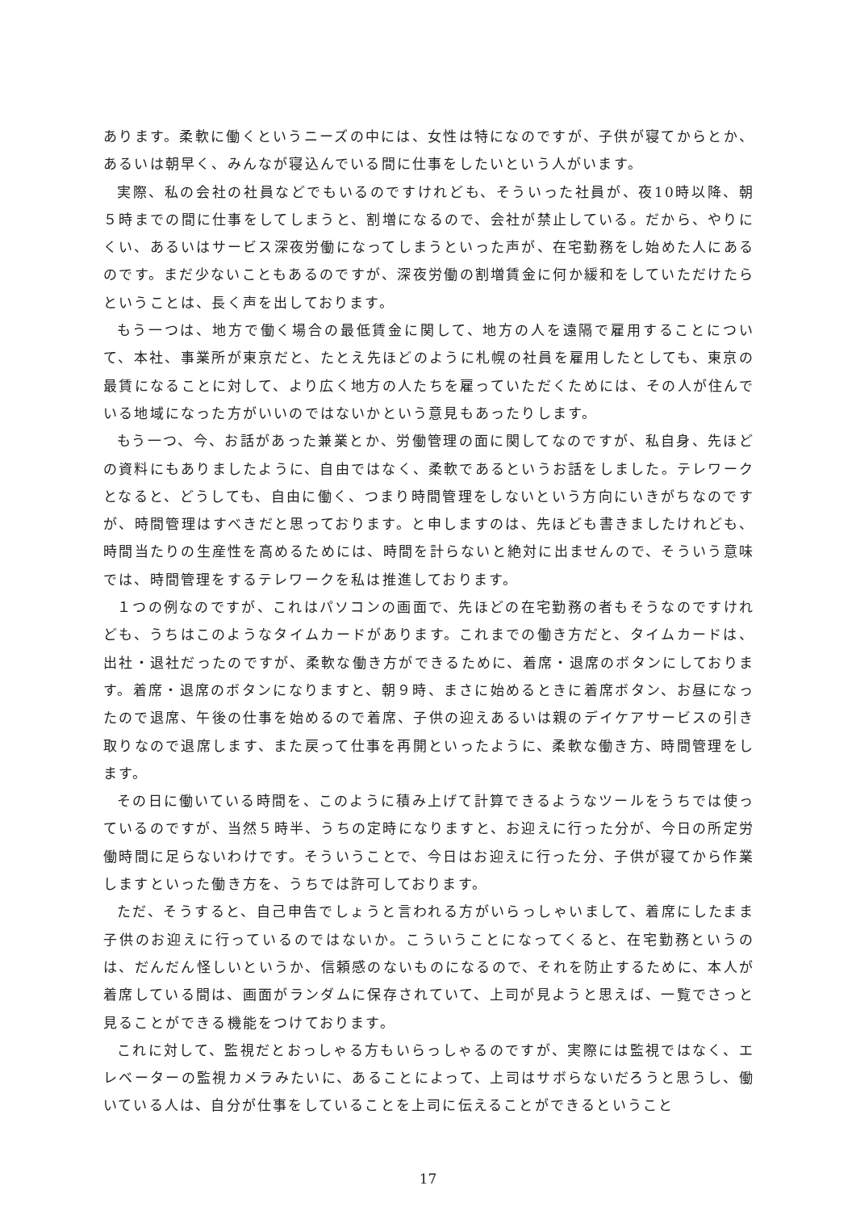あります。柔軟に働くというニーズの中には、女性は特になのですが、子供が寝てからとか、あるいは朝早く、みんなが寝込んでいる間に仕事をしたいという人がいます。
実際、私の会社の社員などでもいるのですけれども、そういった社員が、夜10時以降、朝５時までの間に仕事をしてしまうと、割増になるので、会社が禁止している。だから、やりにくい、あるいはサービス深夜労働になってしまうといった声が、在宅勤務をし始めた人にあるのです。まだ少ないこともあるのですが、深夜労働の割増賃金に何か緩和をしていただけたらということは、長く声を出しております。
もう一つは、地方で働く場合の最低賃金に関して、地方の人を遠隔で雇用することについて、本社、事業所が東京だと、たとえ先ほどのように札幌の社員を雇用したとしても、東京の最賃になることに対して、より広く地方の人たちを雇っていただくためには、その人が住んでいる地域になった方がいいのではないかという意見もあったりします。
もう一つ、今、お話があった兼業とか、労働管理の面に関してなのですが、私自身、先ほどの資料にもありましたように、自由ではなく、柔軟であるというお話をしました。テレワークとなると、どうしても、自由に働く、つまり時間管理をしないという方向にいきがちなのですが、時間管理はすべきだと思っております。と申しますのは、先ほども書きましたけれども、時間当たりの生産性を高めるためには、時間を計らないと絶対に出ませんので、そういう意味では、時間管理をするテレワークを私は推進しております。
１つの例なのですが、これはパソコンの画面で、先ほどの在宅勤務の者もそうなのですけれども、うちはこのようなタイムカードがあります。これまでの働き方だと、タイムカードは、出社・退社だったのですが、柔軟な働き方ができるために、着席・退席のボタンにしております。着席・退席のボタンになりますと、朝９時、まさに始めるときに着席ボタン、お昼になったので退席、午後の仕事を始めるので着席、子供の迎えあるいは親のデイケアサービスの引き取りなので退席します、また戻って仕事を再開といったように、柔軟な働き方、時間管理をします。
その日に働いている時間を、このように積み上げて計算できるようなツールをうちでは使っているのですが、当然５時半、うちの定時になりますと、お迎えに行った分が、今日の所定労働時間に足らないわけです。そういうことで、今日はお迎えに行った分、子供が寝てから作業しますといった働き方を、うちでは許可しております。
ただ、そうすると、自己申告でしょうと言われる方がいらっしゃいまして、着席にしたまま子供のお迎えに行っているのではないか。こういうことになってくると、在宅勤務というのは、だんだん怪しいというか、信頼感のないものになるので、それを防止するために、本人が着席している間は、画面がランダムに保存されていて、上司が見ようと思えば、一覧でさっと見ることができる機能をつけております。
これに対して、監視だとおっしゃる方もいらっしゃるのですが、実際には監視ではなく、エレベーターの監視カメラみたいに、あることによって、上司はサボらないだろうと思うし、働いている人は、自分が仕事をしていることを上司に伝えることができるということ
17